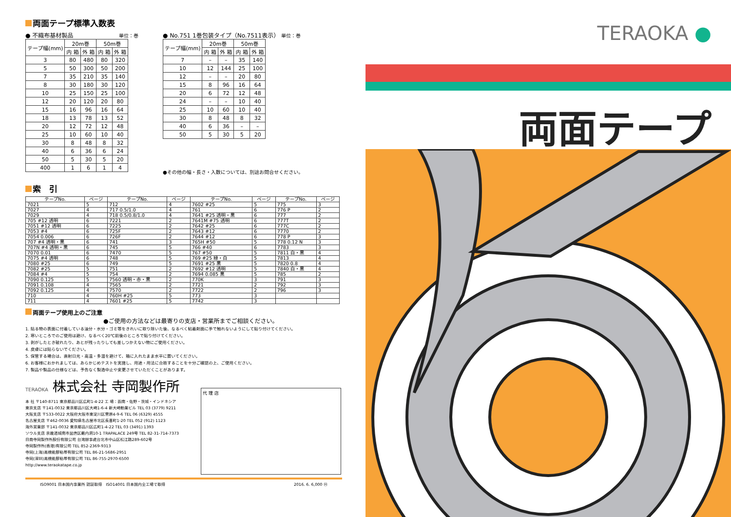両面テープ標準入数表
● 不織布基材製品 単位：巻
| テープ幅(mm) | 20m巻 | | 50m巻 | |
| --- | --- | --- | --- | --- |
| | 内 箱 | 外 箱 | 内 箱 | 外 箱 |
| 3 | 80 | 480 | 80 | 320 |
| 5 | 50 | 300 | 50 | 200 |
| 7 | 35 | 210 | 35 | 140 |
| 8 | 30 | 180 | 30 | 120 |
| 10 | 25 | 150 | 25 | 100 |
| 12 | 20 | 120 | 20 | 80 |
| 15 | 16 | 96 | 16 | 64 |
| 18 | 13 | 78 | 13 | 52 |
| 20 | 12 | 72 | 12 | 48 |
| 25 | 10 | 60 | 10 | 40 |
| 30 | 8 | 48 | 8 | 32 |
| 40 | 6 | 36 | 6 | 24 |
| 50 | 5 | 30 | 5 | 20 |
| 400 | 1 | 6 | 1 | 4 |
● No.751 1巻包装タイプ（No.7511表示） 単位：巻
| テープ幅(mm) | 20m巻 | | 50m巻 | |
| --- | --- | --- | --- | --- |
| | 内 箱 | 外 箱 | 内 箱 | 外 箱 |
| 7 | – | – | 35 | 140 |
| 10 | 12 | 144 | 25 | 100 |
| 12 | – | – | 20 | 80 |
| 15 | 8 | 96 | 16 | 64 |
| 20 | 6 | 72 | 12 | 48 |
| 24 | – | – | 10 | 40 |
| 25 | 10 | 60 | 10 | 40 |
| 30 | 8 | 48 | 8 | 32 |
| 40 | 6 | 36 | – | – |
| 50 | 5 | 30 | 5 | 20 |
●その他の幅・長さ・入数については、別途お問合せください。
索　引
| テープNo. | ページ | テープNo. | ページ | テープNo. | ページ | テープNo. | ページ |
| --- | --- | --- | --- | --- | --- | --- | --- |
| 7021 | 5 | 712 | 4 | 7602 #25 | 5 | 775 | 3 |
| 7027 | 4 | 717 0.5/1.0 | 4 | 761 | 6 | 776 P | 2 |
| 7029 | 4 | 718 0.5/0.8/1.0 | 4 | 7641 #25 透明・黒 | 6 | 777 | 2 |
| 705 #12 透明 | 6 | 7221 | 2 | 7641M #75 透明 | 6 | 777T | 2 |
| 7051 #12 透明 | 6 | 7225 | 2 | 7642 #25 | 6 | 777C | 2 |
| 7053 #4 | 6 | 725F | 2 | 7643 #12 | 6 | 7770 | 2 |
| 7054 0.006 | 6 | 726F | 2 | 7644 #12 | 6 | 778 P | 3 |
| 707 #4 透明・黒 | 6 | 741 | 3 | 765H #50 | 5 | 778 0.12 N | 3 |
| 707N #4 透明・黒 | 6 | 745 | 5 | 766 #40 | 6 | 7783 | 3 |
| 7070 0.01 | 6 | 7470 | 5 | 767 #50 | 5 | 7811 白・黒 | 4 |
| 7075 #4 透明 | 6 | 748 | 5 | 769 #25 緑・白 | 5 | 7813 | 4 |
| 7080 #25 | 6 | 749 | 5 | 7691 #25 黒 | 5 | 7820 0.8 | 4 |
| 7082 #25 | 5 | 751 | 2 | 7692 #12 透明 | 5 | 7840 白・黒 | 4 |
| 7084 #4 | 5 | 754 | 2 | 7694 0.085 黒 | 5 | 785 | 2 |
| 7090 0.125 | 5 | 7560 透明・赤・黒 | 2 | 770K | 3 | 791 | 3 |
| 7091 0.108 | 4 | 7565 | 2 | 7721 | 2 | 792 | 3 |
| 7092 0.125 | 4 | 7570 | 2 | 7722 | 2 | 796 | 3 |
| 710 | 4 | 760H #25 | 5 | 773 | 3 | | |
| 711 | 4 | 7601 #25 | 5 | 7742 | 3 | | |
両面テープ使用上のご注意 ●ご使用の方法などは最寄りの支店・営業所までご相談ください。
1. 貼る物の表面に付着している油分・水分・ゴミ等をきれいに取り除いた後、なるべく粘着剤面に手で触れないようにして貼り付けてください。
2. 寒いところでのご使用は避け、なるべく20℃前後のところで貼り付けてください。
3. 剥がしたとき破れたり、あとが残ったりしても差しつかえない物にご使用ください。
4. 皮膚には貼らないでください。
5. 保管する場合は、直射日光・高温・多湿を避けて、箱に入れたまま水平に置いてください。
6. お客様におかれましては、あらかじめテストを実施し、用途・用法に合致することを十分ご確認の上、ご使用ください。
7. 製品や製品の仕様などは、予告なく製造中止や変更させていただくことがあります。
TERAOKA 株式会社 寺岡製作所
本 社 〒140-8711 東京都品川区広町1-4-22 工 場：函南・佐野・茨城・インドネシア
東京支店 〒141-0032 東京都品川区大崎1-6-4 新大崎勧業ビル TEL 03 (3779) 9211
大阪支店 〒533-0022 大阪府大阪市東淀川区菅原4-9-6 TEL 06 (6329) 4555
名古屋支店 〒462-0036 愛知県名古屋市北区長喜町1-20 TEL 052 (912) 1123
海外営業部 〒141-0032 東京都品川区広町1-4-22 TEL 03 (3491) 1393
ソウル支店 京畿道城南市盆唐区藪内洞10-1 TRAPALACE 249号 TEL 82-31-714-7373
日商寺岡製作所股份有限公司 台湾辦事處台北市中山区松江路289-602号
寺岡製作所(香港)有限公司 TEL 852-2369-9313
寺岡(上海)高機能膠粘帯有限公司 TEL 86-21-5686-2951
寺岡(深圳)高機能膠粘帯有限公司 TEL 86-755-2970-6500
http://www.teraokatape.co.jp
代 理 店
ISO9001 日本国内事業所 認証取得　ISO14001 日本国内全工場で取得 2016. 6. 6,000 Ⓗ
TERAOKA ●
両面テープ